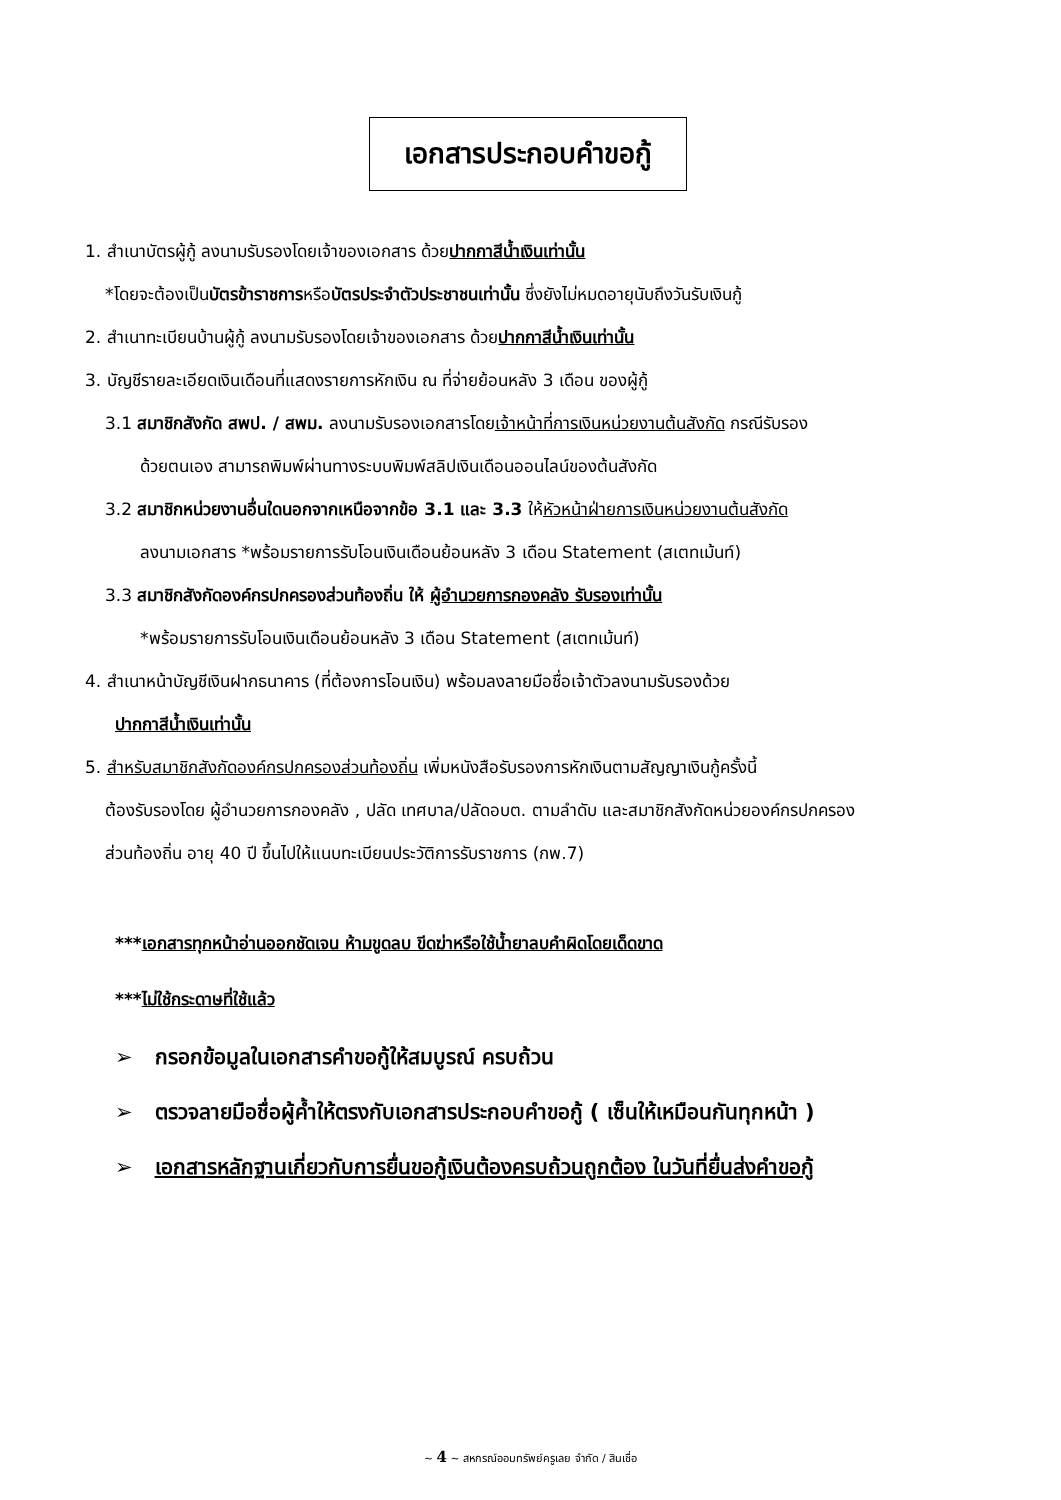เอกสารประกอบคำขอกู้
1. สำเนาบัตรผู้กู้ ลงนามรับรองโดยเจ้าของเอกสาร ด้วยปากกาสีน้ำเงินเท่านั้น
*โดยจะต้องเป็นบัตรข้าราชการหรือบัตรประจำตัวประชาชนเท่านั้น ซึ่งยังไม่หมดอายุนับถึงวันรับเงินกู้
2. สำเนาทะเบียนบ้านผู้กู้ ลงนามรับรองโดยเจ้าของเอกสาร ด้วยปากกาสีน้ำเงินเท่านั้น
3. บัญชีรายละเอียดเงินเดือนที่แสดงรายการหักเงิน ณ ที่จ่ายย้อนหลัง 3 เดือน ของผู้กู้
3.1 สมาชิกสังกัด สพป. / สพม. ลงนามรับรองเอกสารโดยเจ้าหน้าที่การเงินหน่วยงานต้นสังกัด กรณีรับรอง
ด้วยตนเอง สามารถพิมพ์ผ่านทางระบบพิมพ์สลิปเงินเดือนออนไลน์ของต้นสังกัด
3.2 สมาชิกหน่วยงานอื่นใดนอกจากเหนือจากข้อ 3.1 และ 3.3 ให้หัวหน้าฝ่ายการเงินหน่วยงานต้นสังกัด
ลงนามเอกสาร *พร้อมรายการรับโอนเงินเดือนย้อนหลัง 3 เดือน Statement (สเตทเม้นท์)
3.3 สมาชิกสังกัดองค์กรปกครองส่วนท้องถิ่น ให้ ผู้อำนวยการกองคลัง รับรองเท่านั้น
*พร้อมรายการรับโอนเงินเดือนย้อนหลัง 3 เดือน Statement (สเตทเม้นท์)
4. สำเนาหน้าบัญชีเงินฝากธนาคาร (ที่ต้องการโอนเงิน) พร้อมลงลายมือชื่อเจ้าตัวลงนามรับรองด้วย
ปากกาสีน้ำเงินเท่านั้น
5. สำหรับสมาชิกสังกัดองค์กรปกครองส่วนท้องถิ่น เพิ่มหนังสือรับรองการหักเงินตามสัญญาเงินกู้ครั้งนี้
ต้องรับรองโดย ผู้อำนวยการกองคลัง , ปลัด เทศบาล/ปลัดอบต. ตามลำดับ และสมาชิกสังกัดหน่วยองค์กรปกครอง
ส่วนท้องถิ่น อายุ 40 ปี ขึ้นไปให้แนบทะเบียนประวัติการรับราชการ (กพ.7)
***เอกสารทุกหน้าอ่านออกชัดเจน ห้ามขูดลบ ขีดฆ่าหรือใช้น้ำยาลบคำผิดโดยเด็ดขาด
***ไม่ใช้กระดาษที่ใช้แล้ว
➢ กรอกข้อมูลในเอกสารคำขอกู้ให้สมบูรณ์ ครบถ้วน
➢ ตรวจลายมือชื่อผู้ค้ำให้ตรงกับเอกสารประกอบคำขอกู้ ( เซ็นให้เหมือนกันทุกหน้า )
➢ เอกสารหลักฐานเกี่ยวกับการยื่นขอกู้เงินต้องครบถ้วนถูกต้อง ในวันที่ยื่นส่งคำขอกู้
~ 4 ~ สหกรณ์ออมทรัพย์ครูเลย จำกัด / สินเชื่อ